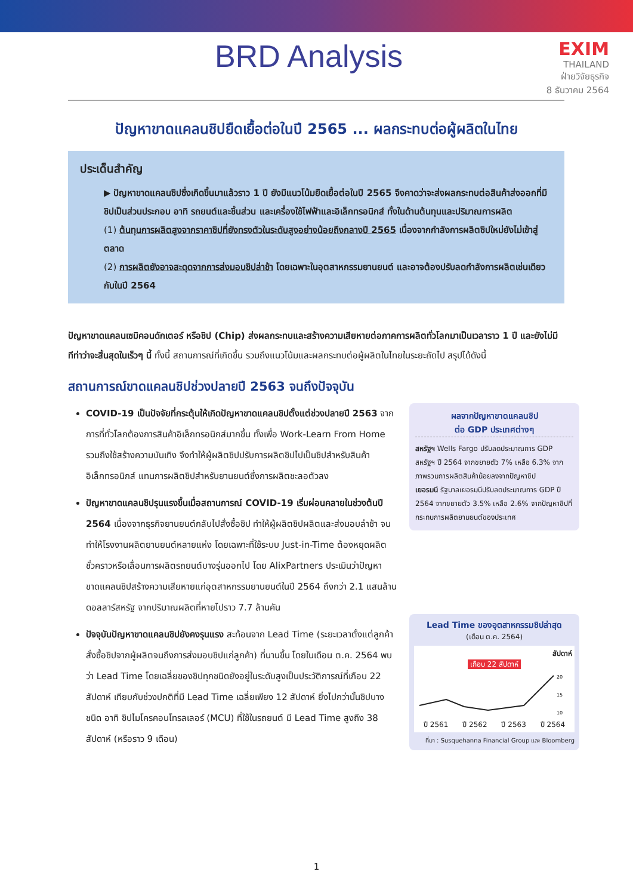BRD Analysis
EXIM
THAILAND
ฝ่ายวิจัยธุรกิจ
8 ธันวาคม 2564
ปัญหาขาดแคลนชิปยืดเยื้อต่อในปี 2565 ... ผลกระทบต่อผู้ผลิตในไทย
ประเด็นสำคัญ
▶ ปัญหาขาดแคลนชิปซึ่งเกิดขึ้นมาแล้วราว 1 ปี ยังมีแนวโน้มยืดเยื้อต่อในปี 2565 จึงคาดว่าจะส่งผลกระทบต่อสินค้าส่งออกที่มีชิปเป็นส่วนประกอบ อาทิ รถยนต์และชิ้นส่วน และเครื่องใช้ไฟฟ้าและอิเล็กทรอนิกส์ ทั้งในด้านต้นทุนและปริมาณการผลิต
(1) ต้นทุนการผลิตสูงจากราคาชิปที่ยังทรงตัวในระดับสูงอย่างน้อยถึงกลางปี 2565 เนื่องจากกำลังการผลิตชิปใหม่ยังไม่เข้าสู่ตลาด
(2) การผลิตยังอาจสะดุดจากการส่งมอบชิปล่าช้า โดยเฉพาะในอุตสาหกรรมยานยนต์ และอาจต้องปรับลดกำลังการผลิตเช่นเดียวกับในปี 2564
ปัญหาขาดแคลนเซมิคอนดักเตอร์ หรือชิป (Chip) ส่งผลกระทบและสร้างความเสียหายต่อภาคการผลิตทั่วโลกมาเป็นเวลาราว 1 ปี และยังไม่มีทีท่าว่าจะสิ้นสุดในเร็วๆ นี้ ทั้งนี้ สถานการณ์ที่เกิดขึ้น รวมถึงแนวโน้มและผลกระทบต่อผู้ผลิตในไทยในระยะถัดไป สรุปได้ดังนี้
สถานการณ์ขาดแคลนชิปช่วงปลายปี 2563 จนถึงปัจจุบัน
COVID-19 เป็นปัจจัยที่กระตุ้นให้เกิดปัญหาขาดแคลนชิปตั้งแต่ช่วงปลายปี 2563 จากการที่ทั่วโลกต้องการสินค้าอิเล็กทรอนิกส์มากขึ้น ทั้งเพื่อ Work-Learn From Home รวมถึงใช้สร้างความบันเทิง จึงทำให้ผู้ผลิตชิปปรับการผลิตชิปไปเป็นชิปสำหรับสินค้าอิเล็กทรอนิกส์ แทนการผลิตชิปสำหรับยานยนต์ซึ่งการผลิตชะลอตัวลง
ปัญหาขาดแคลนชิปรุนแรงขึ้นเมื่อสถานการณ์ COVID-19 เริ่มผ่อนคลายในช่วงต้นปี 2564 เนื่องจากธุรกิจยานยนต์กลับไปสั่งซื้อชิป ทำให้ผู้ผลิตชิปผลิตและส่งมอบล่าช้า จนทำให้โรงงานผลิตยานยนต์หลายแห่ง โดยเฉพาะที่ใช้ระบบ Just-in-Time ต้องหยุดผลิตชั่วคราวหรือเลื่อนการผลิตรถยนต์บางรุ่นออกไป โดย AlixPartners ประเมินว่าปัญหาขาดแคลนชิปสร้างความเสียหายแก่อุตสาหกรรมยานยนต์ในปี 2564 ถึงกว่า 2.1 แสนล้านดอลลาร์สหรัฐ จากปริมาณผลิตที่หายไปราว 7.7 ล้านคัน
ปัจจุบันปัญหาขาดแคลนชิปยังคงรุนแรง สะท้อนจาก Lead Time (ระยะเวลาตั้งแต่ลูกค้าสั่งซื้อชิปจากผู้ผลิตจนถึงการส่งมอบชิปแก่ลูกค้า) ที่นานขึ้น โดยในเดือน ต.ค. 2564 พบว่า Lead Time โดยเฉลี่ยของชิปทุกชนิดยังอยู่ในระดับสูงเป็นประวัติการณ์ที่เกือบ 22 สัปดาห์ เทียบกับช่วงปกติที่มี Lead Time เฉลี่ยเพียง 12 สัปดาห์ ยิ่งไปกว่านั้นชิปบางชนิด อาทิ ชิปไมโครคอนโทรลเลอร์ (MCU) ที่ใช้ในรถยนต์ มี Lead Time สูงถึง 38 สัปดาห์ (หรือราว 9 เดือน)
ผลจากปัญหาขาดแคลนชิป
ต่อ GDP ประเทศต่างๆ
สหรัฐฯ Wells Fargo ปรับลดประมาณการ GDP สหรัฐฯ ปี 2564 จากขยายตัว 7% เหลือ 6.3% จากภาพรวมการผลิตสินค้าน้อยลงจากปัญหาชิป
เยอรมนี รัฐบาลเยอรมนีปรับลดประมาณการ GDP ปี 2564 จากขยายตัว 3.5% เหลือ 2.6% จากปัญหาชิปที่กระทบการผลิตยานยนต์ของประเทศ
Lead Time ของอุตสาหกรรมชิปล่าสุด
(เดือน ต.ค. 2564)
สัปดาห์
เกือบ 22 สัปดาห์
20
15
10
ปี 2561 ปี 2562 ปี 2563 ปี 2564
ที่มา : Susquehanna Financial Group และ Bloomberg
1